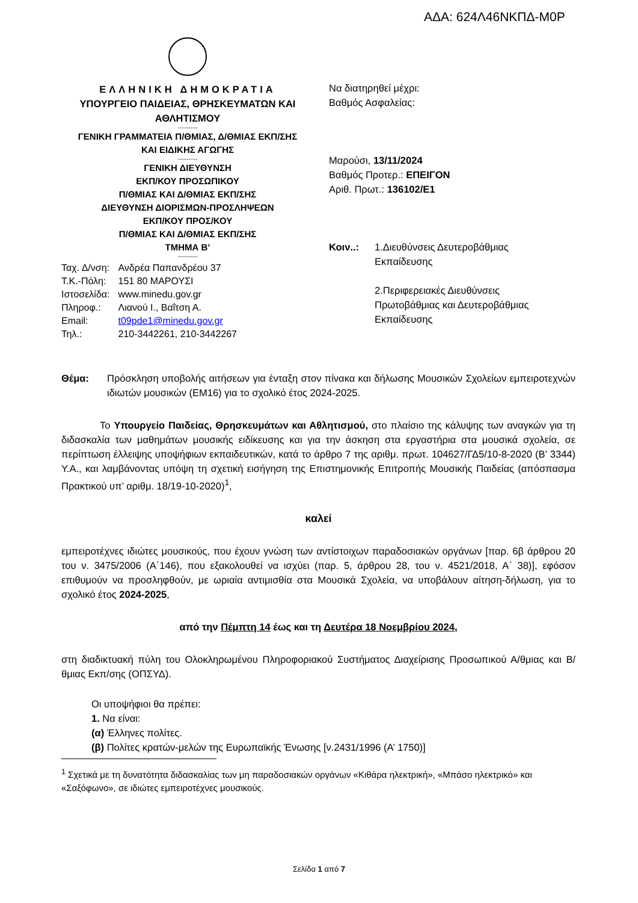ΑΔΑ: 624Λ46ΝΚΠΔ-Μ0Ρ
ΕΛΛΗΝΙΚΗ ΔΗΜΟΚΡΑΤΙΑ
ΥΠΟΥΡΓΕΙΟ ΠΑΙΔΕΙΑΣ, ΘΡΗΣΚΕΥΜΑΤΩΝ ΚΑΙ ΑΘΛΗΤΙΣΜΟΥ
-----------
ΓΕΝΙΚΗ ΓΡΑΜΜΑΤΕΙΑ Π/ΘΜΙΑΣ, Δ/ΘΜΙΑΣ ΕΚΠ/ΣΗΣ
ΚΑΙ ΕΙΔΙΚΗΣ ΑΓΩΓΗΣ
-----------
ΓΕΝΙΚΗ ΔΙΕΥΘΥΝΣΗ
ΕΚΠ/ΚΟΥ ΠΡΟΣΩΠΙΚΟΥ
Π/ΘΜΙΑΣ ΚΑΙ Δ/ΘΜΙΑΣ ΕΚΠ/ΣΗΣ
ΔΙΕΥΘΥΝΣΗ ΔΙΟΡΙΣΜΩΝ-ΠΡΟΣΛΗΨΕΩΝ
ΕΚΠ/ΚΟΥ ΠΡΟΣ/ΚΟΥ
Π/ΘΜΙΑΣ ΚΑΙ Δ/ΘΜΙΑΣ ΕΚΠ/ΣΗΣ
ΤΜΗΜΑ Β’
-----------
| Ταχ. Δ/νση: | Ανδρέα Παπανδρέου 37 |
| Τ.Κ.-Πόλη: | 151 80 ΜΑΡΟΥΣΙ |
| Ιστοσελίδα: | www.minedu.gov.gr |
| Πληροφ.: | Λιανού Ι., Βαΐτση Α. |
| Email: | t09pde1@minedu.gov.gr |
| Τηλ.: | 210-3442261, 210-3442267 |
Να διατηρηθεί μέχρι:
Βαθμός Ασφαλείας:
Μαρούσι, 13/11/2024
Βαθμός Προτερ.: ΕΠΕΙΓΟΝ
Αριθ. Πρωτ.: 136102/Ε1
Κοιν..: 1.Διευθύνσεις Δευτεροβάθμιας
Εκπαίδευσης
2.Περιφερειακές Διευθύνσεις
Πρωτοβάθμιας και Δευτεροβάθμιας
Εκπαίδευσης
Θέμα: Πρόσκληση υποβολής αιτήσεων για ένταξη στον πίνακα και δήλωσης Μουσικών Σχολείων εμπειροτεχνών ιδιωτών μουσικών (ΕΜ16) για το σχολικό έτος 2024-2025.
Το Υπουργείο Παιδείας, Θρησκευμάτων και Αθλητισμού, στο πλαίσιο της κάλυψης των αναγκών για τη διδασκαλία των μαθημάτων μουσικής ειδίκευσης και για την άσκηση στα εργαστήρια στα μουσικά σχολεία, σε περίπτωση έλλειψης υποψήφιων εκπαιδευτικών, κατά το άρθρο 7 της αριθμ. πρωτ. 104627/ΓΔ5/10-8-2020 (Β’ 3344) Υ.Α., και λαμβάνοντας υπόψη τη σχετική εισήγηση της Επιστημονικής Επιτροπής Μουσικής Παιδείας (απόσπασμα Πρακτικού υπ’ αριθμ. 18/19-10-2020)<sup>1</sup>,
καλεί
εμπειροτέχνες ιδιώτες μουσικούς, που έχουν γνώση των αντίστοιχων παραδοσιακών οργάνων [παρ. 6β άρθρου 20 του ν. 3475/2006 (Α΄146), που εξακολουθεί να ισχύει (παρ. 5, άρθρου 28, του ν. 4521/2018, Α΄ 38)], εφόσον επιθυμούν να προσληφθούν, με ωριαία αντιμισθία στα Μουσικά Σχολεία, να υποβάλουν αίτηση-δήλωση, για το σχολικό έτος 2024-2025,
από την Πέμπτη 14 έως και τη Δευτέρα 18 Νοεμβρίου 2024,
στη διαδικτυακή πύλη του Ολοκληρωμένου Πληροφοριακού Συστήματος Διαχείρισης Προσωπικού Α/θμιας και Β/θμιας Εκπ/σης (ΟΠΣΥΔ).
Οι υποψήφιοι θα πρέπει:
1. Να είναι:
(α) Έλληνες πολίτες.
(β) Πολίτες κρατών-μελών της Ευρωπαϊκής Ένωσης [ν.2431/1996 (Α’ 1750)]
<sup>1</sup> Σχετικά με τη δυνατότητα διδασκαλίας των μη παραδοσιακών οργάνων «Κιθάρα ηλεκτρική», «Μπάσο ηλεκτρικό» και «Σαξόφωνο», σε ιδιώτες εμπειροτέχνες μουσικούς.
Σελίδα 1 από 7